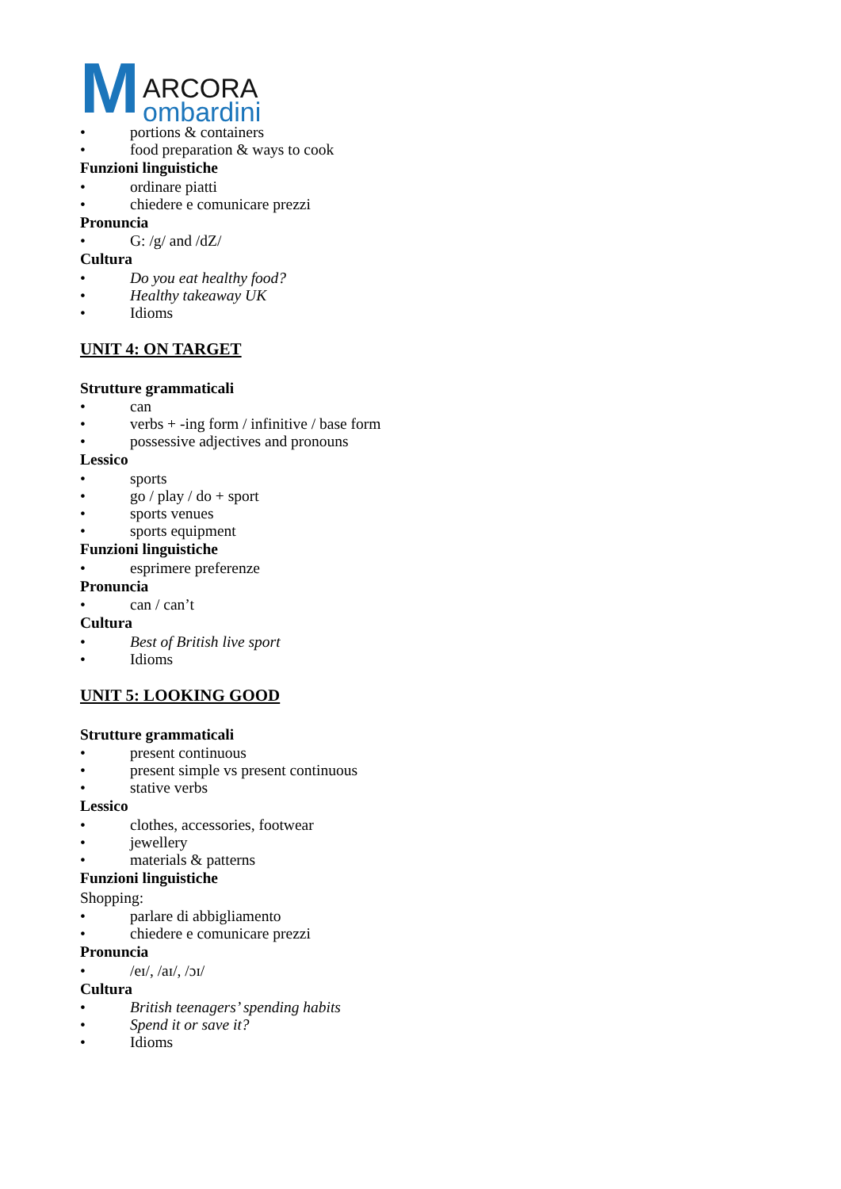M
ARCORA
ombardini
• portions & containers
• food preparation & ways to cook
Funzioni linguistiche
• ordinare piatti
• chiedere e comunicare prezzi
Pronuncia
• G: /g/ and /dZ/
Cultura
• Do you eat healthy food?
• Healthy takeaway UK
• Idioms
UNIT 4: ON TARGET
Strutture grammaticali
• can
• verbs + -ing form / infinitive / base form
• possessive adjectives and pronouns
Lessico
• sports
• go / play / do + sport
• sports venues
• sports equipment
Funzioni linguistiche
• esprimere preferenze
Pronuncia
• can / can’t
Cultura
• Best of British live sport
• Idioms
UNIT 5: LOOKING GOOD
Strutture grammaticali
• present continuous
• present simple vs present continuous
• stative verbs
Lessico
• clothes, accessories, footwear
• jewellery
• materials & patterns
Funzioni linguistiche
Shopping:
• parlare di abbigliamento
• chiedere e comunicare prezzi
Pronuncia
• /eɪ/, /aɪ/, /ɔɪ/
Cultura
• British teenagers’ spending habits
• Spend it or save it?
• Idioms